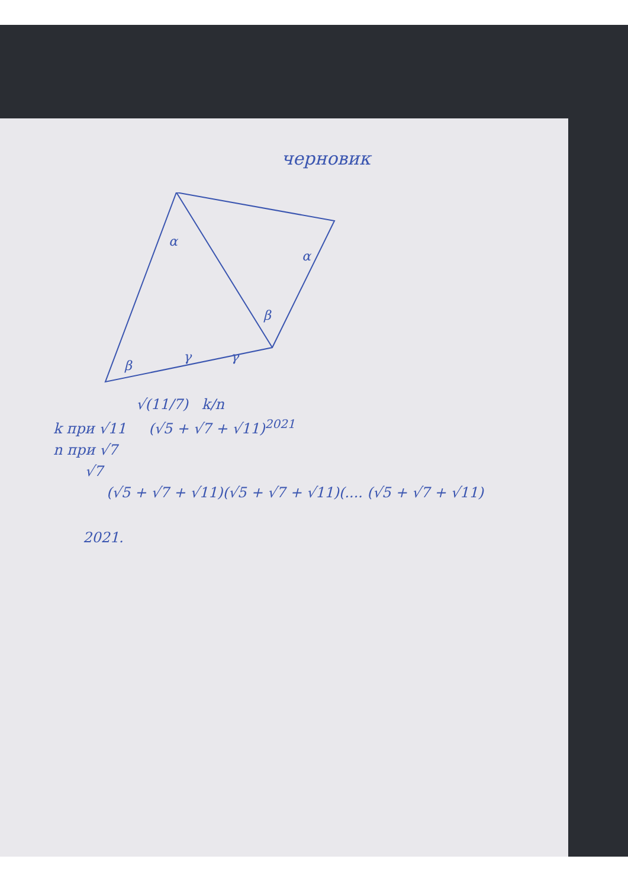черновик
α
α
β
β
γ
γ
√(11/7) k/n
k при √11 (√5 + √7 + √11)<sup>2021</sup>
n при √7
√7
(√5 + √7 + √11)(√5 + √7 + √11)(.... (√5 + √7 + √11)
2021.